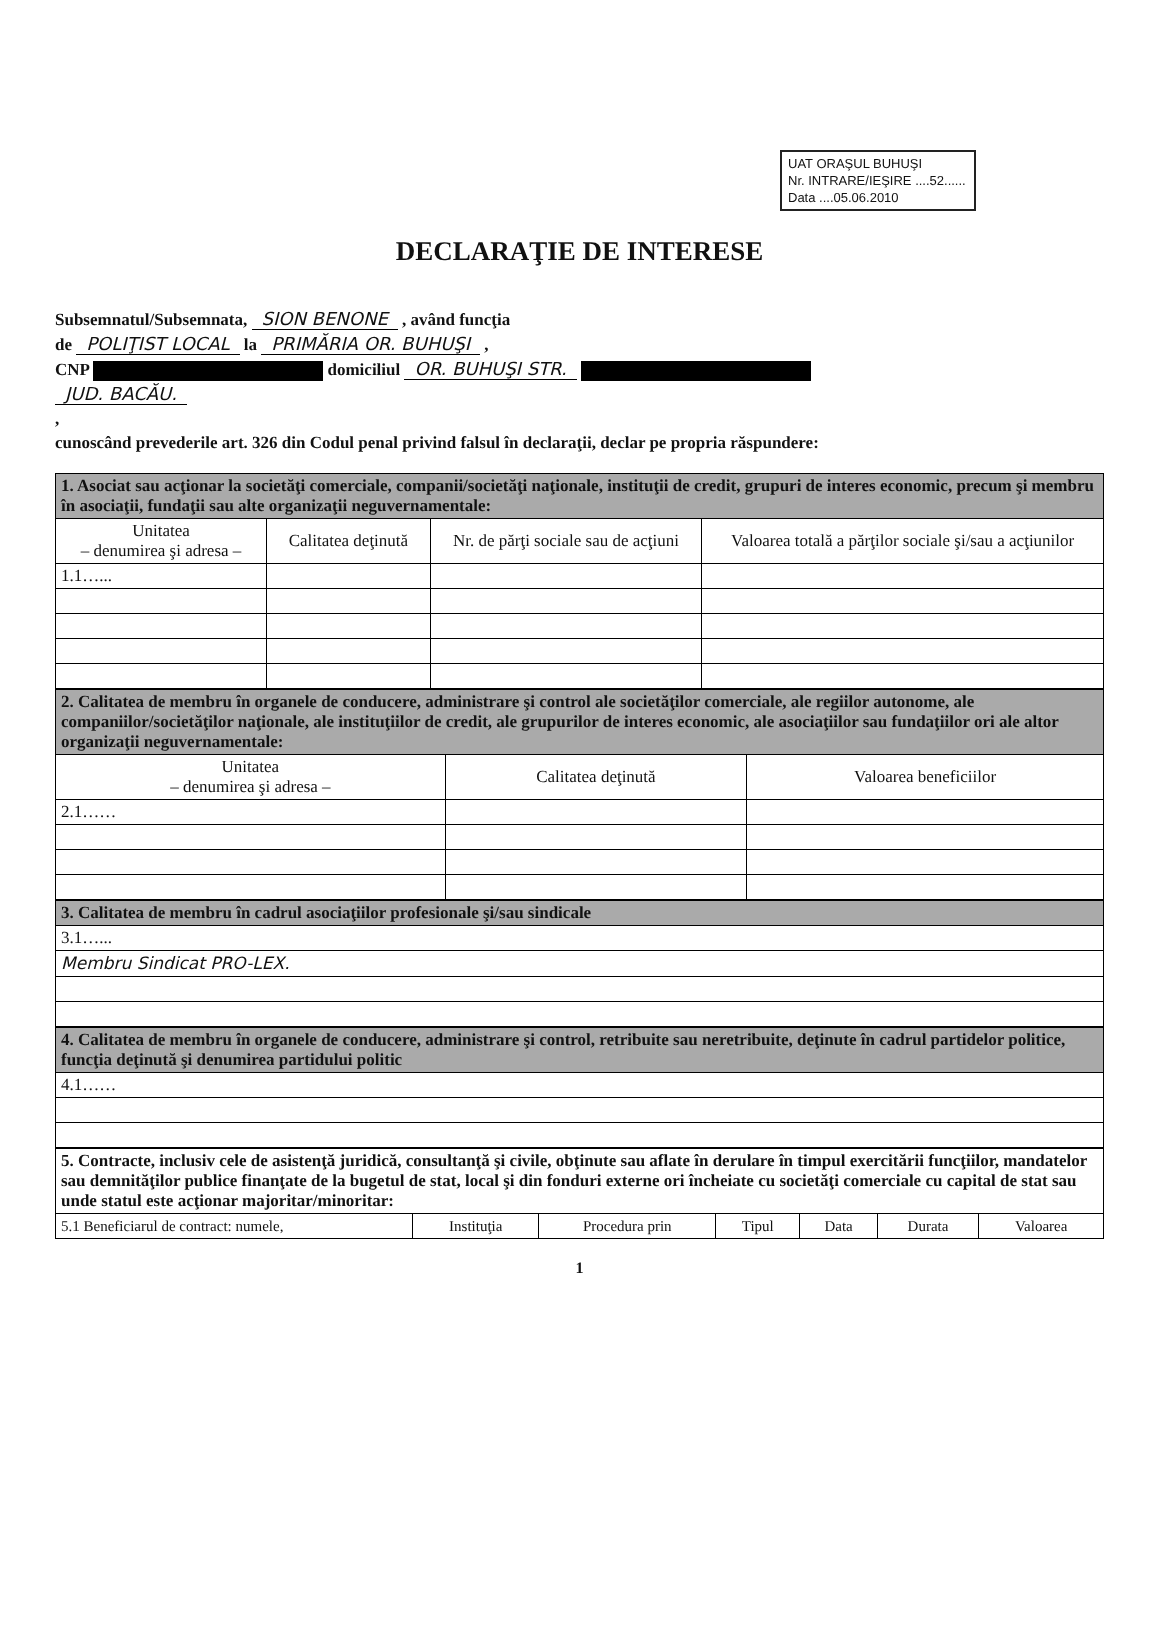UAT ORAŞUL BUHUŞI
Nr. INTRARE/IEŞIRE ....52......
Data ....05.06.2010
DECLARAŢIE DE INTERESE
Subsemnatul/Subsemnata, SION BENONE , având funcţia
de POLIŢIST LOCAL la PRIMĂRIA OR. BUHUŞI ,
CNP domiciliul OR. BUHUŞI STR.
JUD. BACĂU.
,
cunoscând prevederile art. 326 din Codul penal privind falsul în declaraţii, declar pe propria răspundere:
| 1. Asociat sau acţionar la societăţi comerciale, companii/societăţi naţionale, instituţii de credit, grupuri de interes economic, precum şi membru în asociaţii, fundaţii sau alte organizaţii neguvernamentale: | | | |
| Unitatea – denumirea şi adresa – | Calitatea deţinută | Nr. de părţi sociale sau de acţiuni | Valoarea totală a părţilor sociale şi/sau a acţiunilor |
| 1.1…... | | | |
| 2. Calitatea de membru în organele de conducere, administrare şi control ale societăţilor comerciale, ale regiilor autonome, ale companiilor/societăţilor naţionale, ale instituţiilor de credit, ale grupurilor de interes economic, ale asociaţiilor sau fundaţiilor ori ale altor organizaţii neguvernamentale: | | |
| Unitatea – denumirea şi adresa – | Calitatea deţinută | Valoarea beneficiilor |
| 2.1…… | | |
| 3. Calitatea de membru în cadrul asociaţiilor profesionale şi/sau sindicale |
| 3.1…... |
| Membru Sindicat PRO-LEX. |
| 4. Calitatea de membru în organele de conducere, administrare şi control, retribuite sau neretribuite, deţinute în cadrul partidelor politice, funcţia deţinută şi denumirea partidului politic |
| 4.1…… |
| 5. Contracte, inclusiv cele de asistenţă juridică, consultanţă şi civile, obţinute sau aflate în derulare în timpul exercitării funcţiilor, mandatelor sau demnităţilor publice finanţate de la bugetul de stat, local şi din fonduri externe ori încheiate cu societăţi comerciale cu capital de stat sau unde statul este acţionar majoritar/minoritar: | | | | | | |
| 5.1 Beneficiarul de contract: numele, | Instituţia | Procedura prin | Tipul | Data | Durata | Valoarea |
1